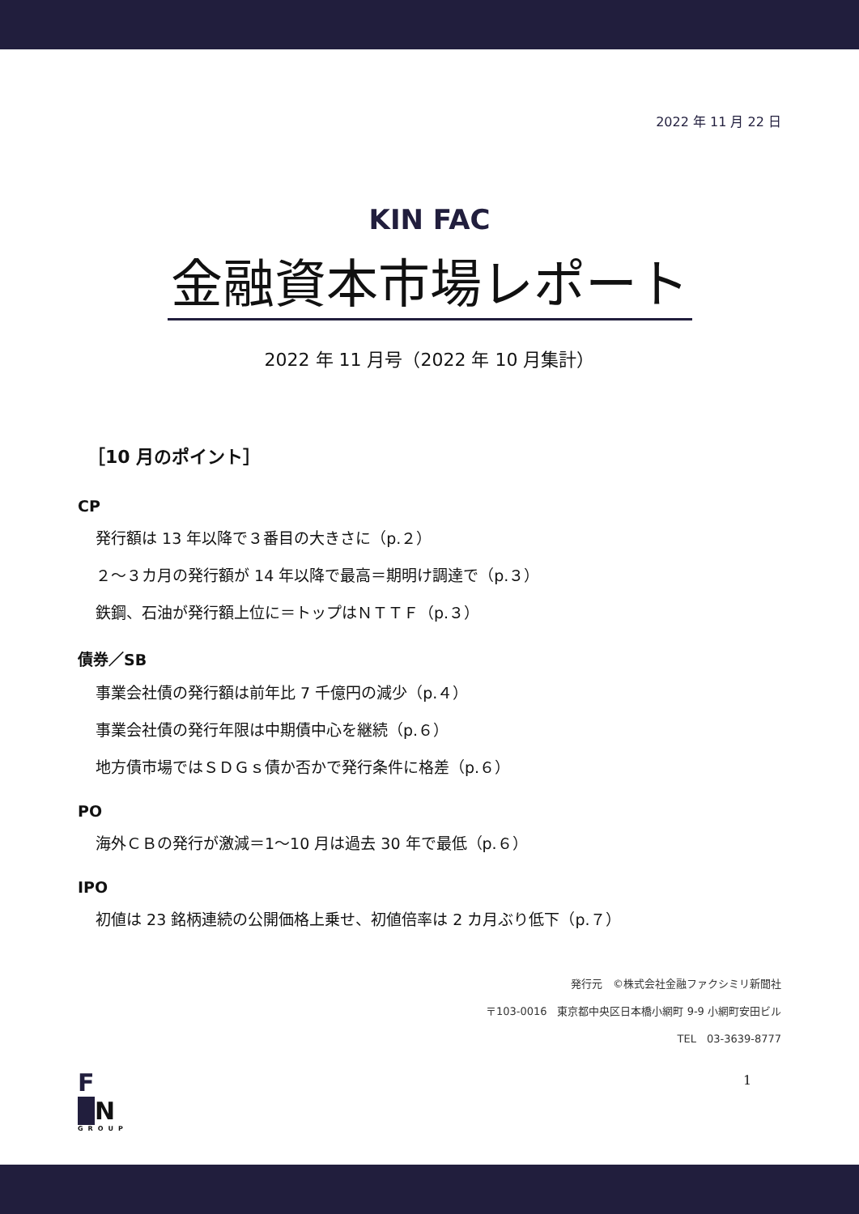2022 年 11 月 22 日
KIN FAC
金融資本市場レポート
2022 年 11 月号（2022 年 10 月集計）
［10 月のポイント］
CP
発行額は 13 年以降で３番目の大きさに（p.２）
２～３カ月の発行額が 14 年以降で最高＝期明け調達で（p.３）
鉄鋼、石油が発行額上位に＝トップはＮＴＴＦ（p.３）
債券／SB
事業会社債の発行額は前年比 7 千億円の減少（p.４）
事業会社債の発行年限は中期債中心を継続（p.６）
地方債市場ではＳＤＧｓ債か否かで発行条件に格差（p.６）
PO
海外ＣＢの発行が激減＝1～10 月は過去 30 年で最低（p.６）
IPO
初値は 23 銘柄連続の公開価格上乗せ、初値倍率は 2 カ月ぶり低下（p.７）
発行元　©株式会社金融ファクシミリ新聞社
〒103-0016　東京都中央区日本橋小網町 9-9 小網町安田ビル
TEL　03-3639-8777
F
N
GROUP
1